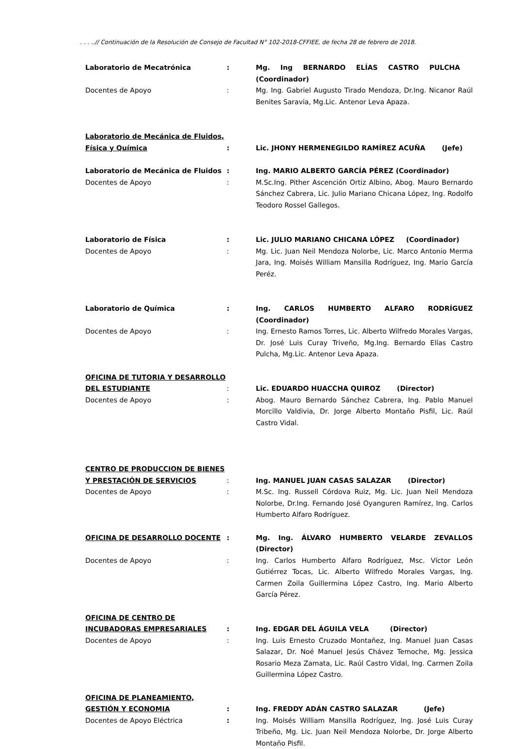. . . ..// Continuación de la Resolución de Consejo de Facultad N° 102-2018-CFFIEE, de fecha 28 de febrero de 2018.
Laboratorio de Mecatrónica : Mg. Ing BERNARDO ELÍAS CASTRO PULCHA (Coordinador)
Docentes de Apoyo : Mg. Ing. Gabriel Augusto Tirado Mendoza, Dr.Ing. Nicanor Raúl Benites Saravia, Mg.Lic. Antenor Leva Apaza.
Laboratorio de Mecánica de Fluidos, Física y Química
: Lic. JHONY HERMENEGILDO RAMÍREZ ACUÑA (Jefe)
Laboratorio de Mecánica de Fluidos : Ing. MARIO ALBERTO GARCÍA PÉREZ (Coordinador)
Docentes de Apoyo : M.Sc.Ing. Pither Ascención Ortiz Albino, Abog. Mauro Bernardo Sánchez Cabrera, Lic. Julio Mariano Chicana López, Ing. Rodolfo Teodoro Rossel Gallegos.
Laboratorio de Física : Lic. JULIO MARIANO CHICANA LÓPEZ (Coordinador)
Docentes de Apoyo : Mg. Lic. Juan Neil Mendoza Nolorbe, Lic. Marco Antonio Merma Jara, Ing. Moisés William Mansilla Rodríguez, Ing. Mario García Peréz.
Laboratorio de Química : Ing. CARLOS HUMBERTO ALFARO RODRÍGUEZ (Coordinador)
Docentes de Apoyo : Ing. Ernesto Ramos Torres, Lic. Alberto Wilfredo Morales Vargas, Dr. José Luis Curay Triveño, Mg.Ing. Bernardo Elías Castro Pulcha, Mg.Lic. Antenor Leva Apaza.
OFICINA DE TUTORIA Y DESARROLLO DEL ESTUDIANTE
: Lic. EDUARDO HUACCHA QUIROZ (Director)
Docentes de Apoyo : Abog. Mauro Bernardo Sánchez Cabrera, Ing. Pablo Manuel Morcillo Valdivia, Dr. Jorge Alberto Montaño Pisfil, Lic. Raúl Castro Vidal.
CENTRO DE PRODUCCION DE BIENES Y PRESTACIÓN DE SERVICIOS
: Ing. MANUEL JUAN CASAS SALAZAR (Director)
Docentes de Apoyo : M.Sc. Ing. Russell Córdova Ruiz, Mg. Lic. Juan Neil Mendoza Nolorbe, Dr.Ing. Fernando José Oyanguren Ramírez, Ing. Carlos Humberto Alfaro Rodríguez.
OFICINA DE DESARROLLO DOCENTE : Mg. Ing. ÁLVARO HUMBERTO VELARDE ZEVALLOS (Director)
Docentes de Apoyo : Ing. Carlos Humberto Alfaro Rodríguez, Msc. Víctor León Gutiérrez Tocas, Lic. Alberto Wilfredo Morales Vargas, Ing. Carmen Zoila Guillermina López Castro, Ing. Mario Alberto García Pérez.
OFICINA DE CENTRO DE INCUBADORAS EMPRESARIALES
: Ing. EDGAR DEL ÁGUILA VELA (Director)
Docentes de Apoyo : Ing. Luis Ernesto Cruzado Montañez, Ing. Manuel Juan Casas Salazar, Dr. Noé Manuel Jesús Chávez Temoche, Mg. Jessica Rosario Meza Zamata, Lic. Raúl Castro Vidal, Ing. Carmen Zoila Guillermina López Castro.
OFICINA DE PLANEAMIENTO, GESTIÓN Y ECONOMIA
: Ing. FREDDY ADÁN CASTRO SALAZAR (Jefe)
Docentes de Apoyo Eléctrica : Ing. Moisés William Mansilla Rodríguez, Ing. José Luis Curay Tribeño, Mg. Lic. Juan Neil Mendoza Nolorbe, Dr. Jorge Alberto Montaño Pisfil.